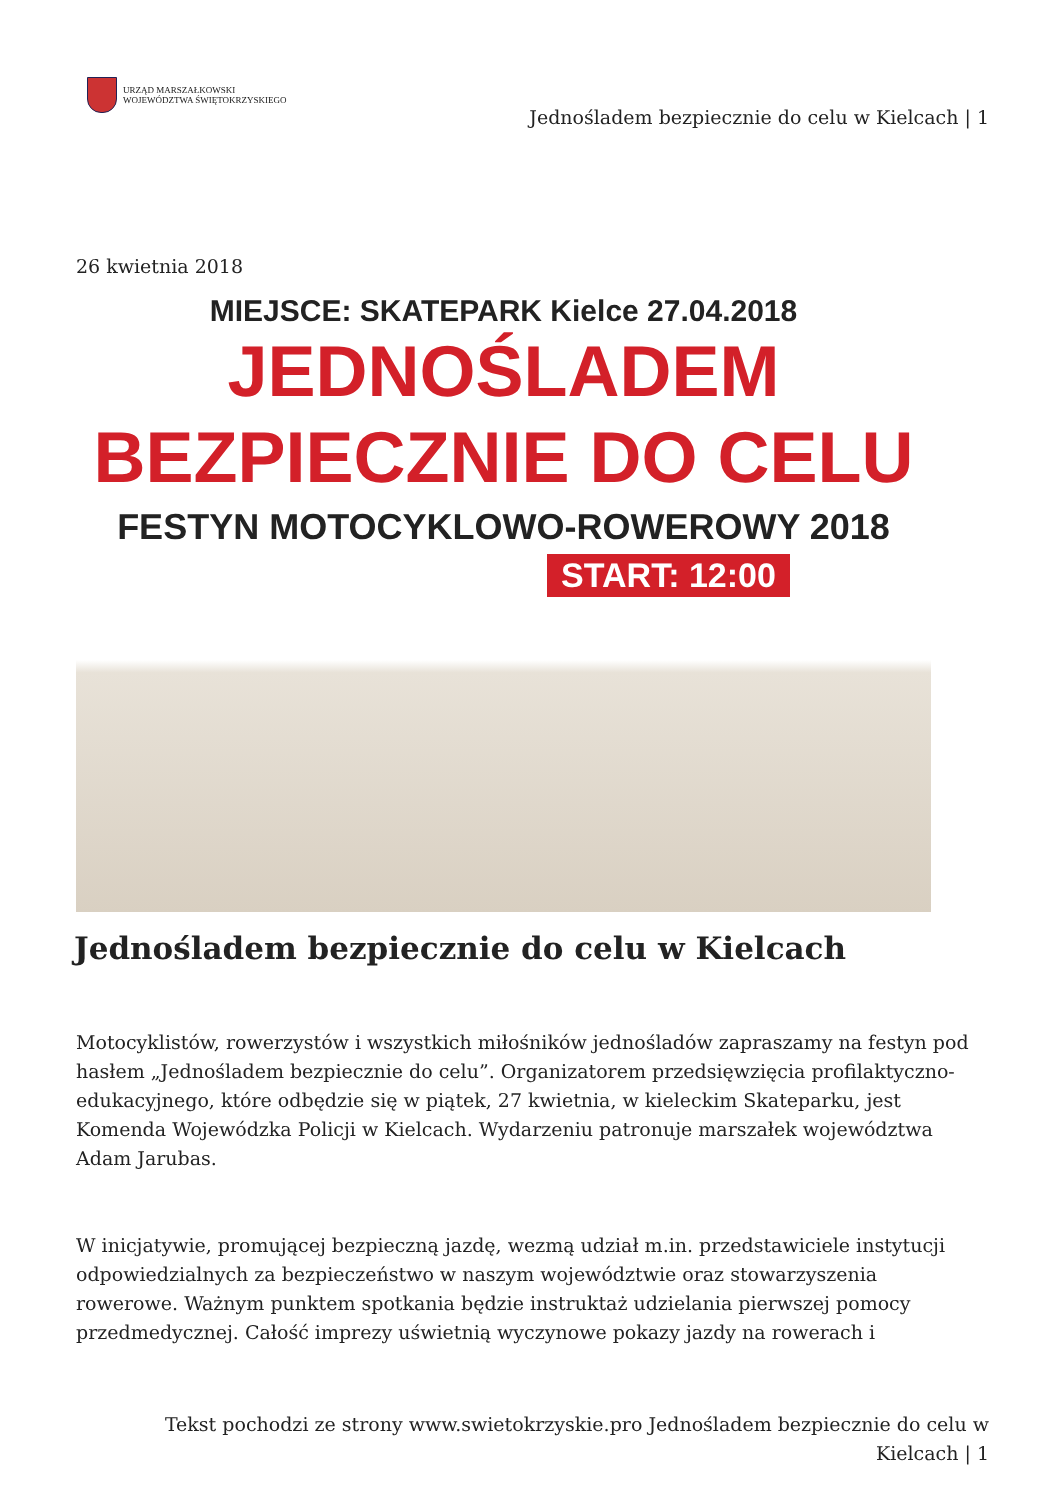URZĄD MARSZAŁKOWSKI
WOJEWÓDZTWA ŚWIĘTOKRZYSKIEGO
Jednośladem bezpiecznie do celu w Kielcach | 1
26 kwietnia 2018
MIEJSCE: SKATEPARK Kielce 27.04.2018
JEDNOŚLADEM
BEZPIECZNIE DO CELU
FESTYN MOTOCYKLOWO-ROWEROWY 2018
START: 12:00
Jednośladem bezpiecznie do celu w Kielcach
Motocyklistów, rowerzystów i wszystkich miłośników jednośladów zapraszamy na festyn pod hasłem „Jednośladem bezpiecznie do celu”. Organizatorem przedsięwzięcia profilaktyczno-edukacyjnego, które odbędzie się w piątek, 27 kwietnia, w kieleckim Skateparku, jest Komenda Wojewódzka Policji w Kielcach. Wydarzeniu patronuje marszałek województwa Adam Jarubas.
W inicjatywie, promującej bezpieczną jazdę, wezmą udział m.in. przedstawiciele instytucji odpowiedzialnych za bezpieczeństwo w naszym województwie oraz stowarzyszenia rowerowe. Ważnym punktem spotkania będzie instruktaż udzielania pierwszej pomocy przedmedycznej. Całość imprezy uświetnią wyczynowe pokazy jazdy na rowerach i
Tekst pochodzi ze strony www.swietokrzyskie.pro Jednośladem bezpiecznie do celu w Kielcach | 1